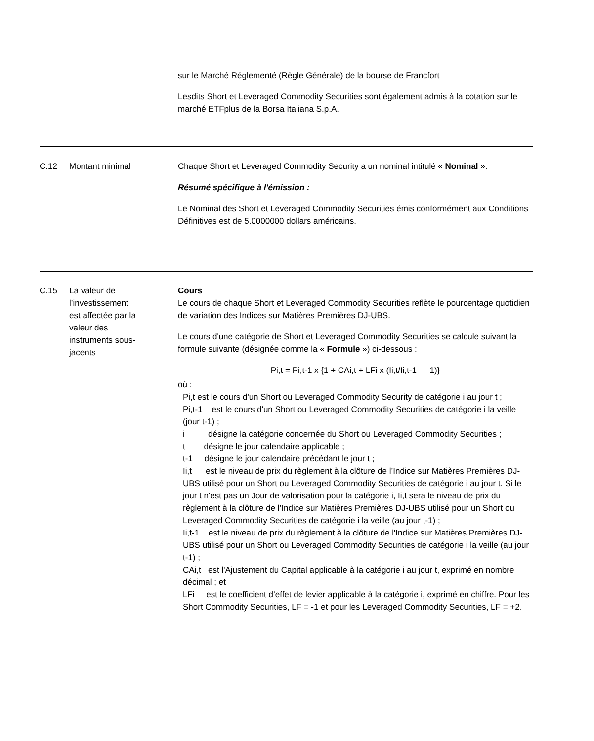sur le Marché Réglementé (Règle Générale) de la bourse de Francfort
Lesdits Short et Leveraged Commodity Securities sont également admis à la cotation sur le marché ETFplus de la Borsa Italiana S.p.A.
| C.12 | Montant minimal | Chaque Short et Leveraged Commodity Security a un nominal intitulé « Nominal ». Résumé spécifique à l'émission : Le Nominal des Short et Leveraged Commodity Securities émis conformément aux Conditions Définitives est de 5.0000000 dollars américains. |
| C.15 | La valeur de l’investissement est affectée par la valeur des instruments sous- jacents | Cours Le cours de chaque Short et Leveraged Commodity Securities reflète le pourcentage quotidien de variation des Indices sur Matières Premières DJ-UBS. Le cours d'une catégorie de Short et Leveraged Commodity Securities se calcule suivant la formule suivante (désignée comme la « Formule ») ci-dessous : Pi,t = Pi,t-1 x {1 + CAi,t + LFi x (Ii,t/Ii,t-1 — 1)} où : Pi,t est le cours d'un Short ou Leveraged Commodity Security de catégorie i au jour t ; Pi,t-1 est le cours d'un Short ou Leveraged Commodity Securities de catégorie i la veille (jour t-1) ; i désigne la catégorie concernée du Short ou Leveraged Commodity Securities ; t désigne le jour calendaire applicable ; t-1 désigne le jour calendaire précédant le jour t ; Ii,t est le niveau de prix du règlement à la clôture de l’Indice sur Matières Premières DJ-UBS utilisé pour un Short ou Leveraged Commodity Securities de catégorie i au jour t. Si le jour t n'est pas un Jour de valorisation pour la catégorie i, Ii,t sera le niveau de prix du règlement à la clôture de l’Indice sur Matières Premières DJ-UBS utilisé pour un Short ou Leveraged Commodity Securities de catégorie i la veille (au jour t-1) ; Ii,t-1 est le niveau de prix du règlement à la clôture de l'Indice sur Matières Premières DJ-UBS utilisé pour un Short ou Leveraged Commodity Securities de catégorie i la veille (au jour t-1) ; CAi,t est l'Ajustement du Capital applicable à la catégorie i au jour t, exprimé en nombre décimal ; et LFi est le coefficient d’effet de levier applicable à la catégorie i, exprimé en chiffre. Pour les Short Commodity Securities, LF = -1 et pour les Leveraged Commodity Securities, LF = +2. |